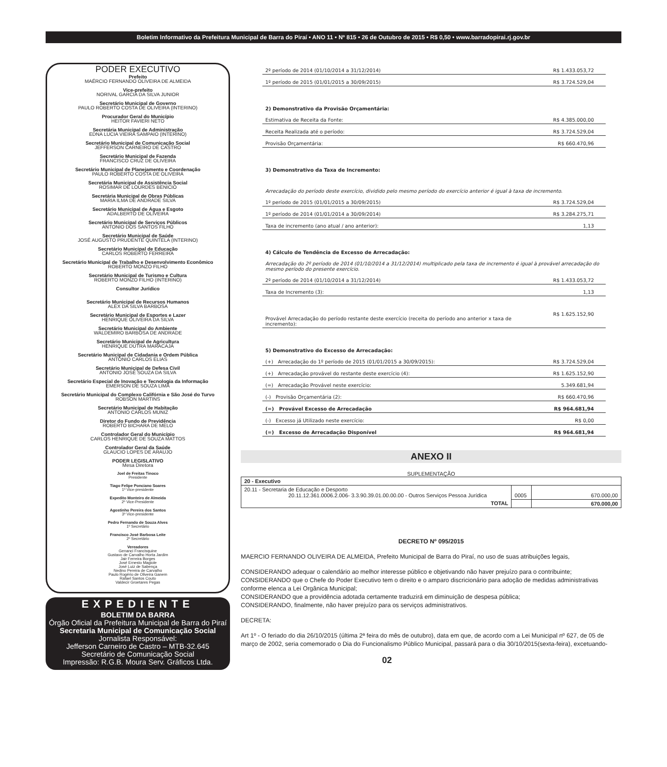Boletim Informativo da Prefeitura Municipal de Barra do Piraí • ANO 11 • Nº 815 • 26 de Outubro de 2015 • R$ 0,50 • www.barradopirai.rj.gov.br
PODER EXECUTIVO
Prefeito
MAÉRCIO FERNANDO OLIVEIRA DE ALMEIDA
Vice-prefeito
NORIVAL GARCIA DA SILVA JUNIOR
Secretário Municipal de Governo
PAULO ROBERTO COSTA DE OLIVEIRA (INTERINO)
Procurador Geral do Município
HEITOR FAVIERI NETO
Secretária Municipal de Administração
EDNA LUCIA VIEIRA SAMPAIO (INTERINO)
Secretário Municipal de Comunicação Social
JEFFERSON CARNEIRO DE CASTRO
Secretário Municipal de Fazenda
FRANCISCO CRUZ DE OLIVEIRA
Secretário Municipal de Planejamento e Coordenação
PAULO ROBERTO COSTA DE OLIVEIRA
Secretária Municipal de Assistência Social
ROSIMAR DE LOURDES BENICIO
Secretária Municipal de Obras Públicas
MARIA ILMA DE ANDRADE SILVA
Secretário Municipal de Água e Esgoto
ADALBERTO DE OLIVEIRA
Secretário Municipal de Serviços Públicos
ANTONIO DOS SANTOS FILHO
Secretário Municipal de Saúde
JOSÉ AUGUSTO PRUDENTE QUINTELA (INTERINO)
Secretário Municipal de Educação
CARLOS ROBERTO FERREIRA
Secretário Municipal de Trabalho e Desenvolvimento Econômico
ROBERTO MONZO FILHO
Secretário Municipal de Turismo e Cultura
ROBERTO MONZO FILHO (INTERINO)
Consultor Jurídico
Secretário Municipal de Recursos Humanos
ALEX DA SILVA BARBOSA
Secretário Municipal de Esportes e Lazer
HENRIQUE OLIVEIRA DA SILVA
Secretário Municipal do Ambiente
WALDEMIRO BARBOSA DE ANDRADE
Secretário Municipal de Agricultura
HENRIQUE DUTRA MARACAJÁ
Secretário Municipal de Cidadania e Ordem Pública
ANTONIO CARLOS ELIAS
Secretário Municipal de Defesa Civil
ANTONIO JOSÉ SOUZA DA SILVA
Secretário Especial de Inovação e Tecnologia da Informação
EMERSON DE SOUZA LIMA
Secretário Municipal do Complexo Califórnia e São José do Turvo
ROBSON MARTINS
Secretário Municipal de Habitação
ANTONIO CARLOS MUNIZ
Diretor do Fundo de Previdência
ROBERTO BICHARA DE MELO
Controlador Geral do Município
CARLOS HENRIQUE DE SOUZA MATTOS
Controlador Geral da Saúde
GLAUCIO LOPES DE ARAUJO
PODER LEGISLATIVO
Mesa Diretora
Joel de Freitas Tinoco
Presidente
Tiago Felipe Ponciano Soares
1º Vice-presidente
Expedito Monteiro de Almeida
2º Vice-Presidente
Agostinho Pereira dos Santos
3º Vice-presidente
Pedro Fernando de Souza Alves
1º Secretário
Francisco José Barbosa Leite
2º Secretário
Vereadores
Genanci Francisquine
Gustavo de Carvalho Horta Jardim
Jair Ferreira Borges
José Ernesto Magiole
José Luiz de Sabença
Nedino Pereira de Carvalho
Paulo Rogério de Oliveira Ganem
Rafael Santos Couto
Valdecir Groetares Pegas
EXPEDIENTE
BOLETIM DA BARRA
Órgão Oficial da Prefeitura Municipal de Barra do Piraí
Secretaria Municipal de Comunicação Social
Jornalista Responsável:
Jefferson Carneiro de Castro – MTB-32.645
Secretário de Comunicação Social
Impressão: R.G.B. Moura Serv. Gráficos Ltda.
| 2º período de 2014 (01/10/2014 a 31/12/2014) | R$ 1.433.053,72 |
| 1º período de 2015 (01/01/2015 a 30/09/2015) | R$ 3.724.529,04 |
| 2) Demonstrativo da Provisão Orçamentária: | |
| Estimativa de Receita da Fonte: | R$ 4.385.000,00 |
| Receita Realizada até o período: | R$ 3.724.529,04 |
| Provisão Orçamentária: | R$ 660.470,96 |
| 3) Demonstrativo da Taxa de Incremento: | |
| Arrecadação do período deste exercício, dividido pelo mesmo período do exercício anterior é igual à taxa de incremento. | |
| 1º período de 2015 (01/01/2015 a 30/09/2015) | R$ 3.724.529,04 |
| 1º período de 2014 (01/01/2014 a 30/09/2014) | R$ 3.284.275,71 |
| Taxa de incremento (ano atual / ano anterior): | 1,13 |
| 4) Cálculo de Tendência de Excesso de Arrecadação: | |
| Arrecadação do 2º período de 2014 (01/10/2014 a 31/12/2014) multiplicado pela taxa de incremento é igual à provável arrecadação do mesmo período do presente exercício. | |
| 2º período de 2014 (01/10/2014 a 31/12/2014) | R$ 1.433.053,72 |
| Taxa de Incremento (3): | 1,13 |
| Provável Arrecadação do período restante deste exercício (receita do período ano anterior x taxa de incremento): | R$ 1.625.152,90 |
| 5) Demonstrativo do Excesso de Arrecadação: | |
| (+) Arrecadação do 1º período de 2015 (01/01/2015 a 30/09/2015): | R$ 3.724.529,04 |
| (+) Arrecadação provável do restante deste exercício (4): | R$ 1.625.152,90 |
| (=) Arrecadação Provável neste exercício: | 5.349.681,94 |
| (-) Provisão Orçamentária (2): | R$ 660.470,96 |
| (=) Provável Excesso de Arrecadação | R$ 964.681,94 |
| (-) Excesso já Utilizado neste exercício: | R$ 0,00 |
| (=) Excesso de Arrecadação Disponível | R$ 964.681,94 |
ANEXO II
SUPLEMENTAÇÃO
| 20 - Executivo | | |
| 20.11 - Secretaria de Educação e Desporto 20.11.12.361.0006.2.006- 3.3.90.39.01.00.00.00 - Outros Serviços Pessoa Jurídica | 0005 | 670.000,00 |
| TOTAL | | 670.000,00 |
DECRETO Nº 095/2015
MAERCIO FERNANDO OLIVEIRA DE ALMEIDA, Prefeito Municipal de Barra do Piraí, no uso de suas atribuições legais,
CONSIDERANDO adequar o calendário ao melhor interesse público e objetivando não haver prejuízo para o contribuinte;
CONSIDERANDO que o Chefe do Poder Executivo tem o direito e o amparo discricionário para adoção de medidas administrativas conforme elenca a Lei Orgânica Municipal;
CONSIDERANDO que a providência adotada certamente traduzirá em diminuição de despesa pública;
CONSIDERANDO, finalmente, não haver prejuízo para os serviços administrativos.
DECRETA:
Art 1º - O feriado do dia 26/10/2015 (última 2ª feira do mês de outubro), data em que, de acordo com a Lei Municipal nº 627, de 05 de março de 2002, seria comemorado o Dia do Funcionalismo Público Municipal, passará para o dia 30/10/2015(sexta-feira), excetuando-
02